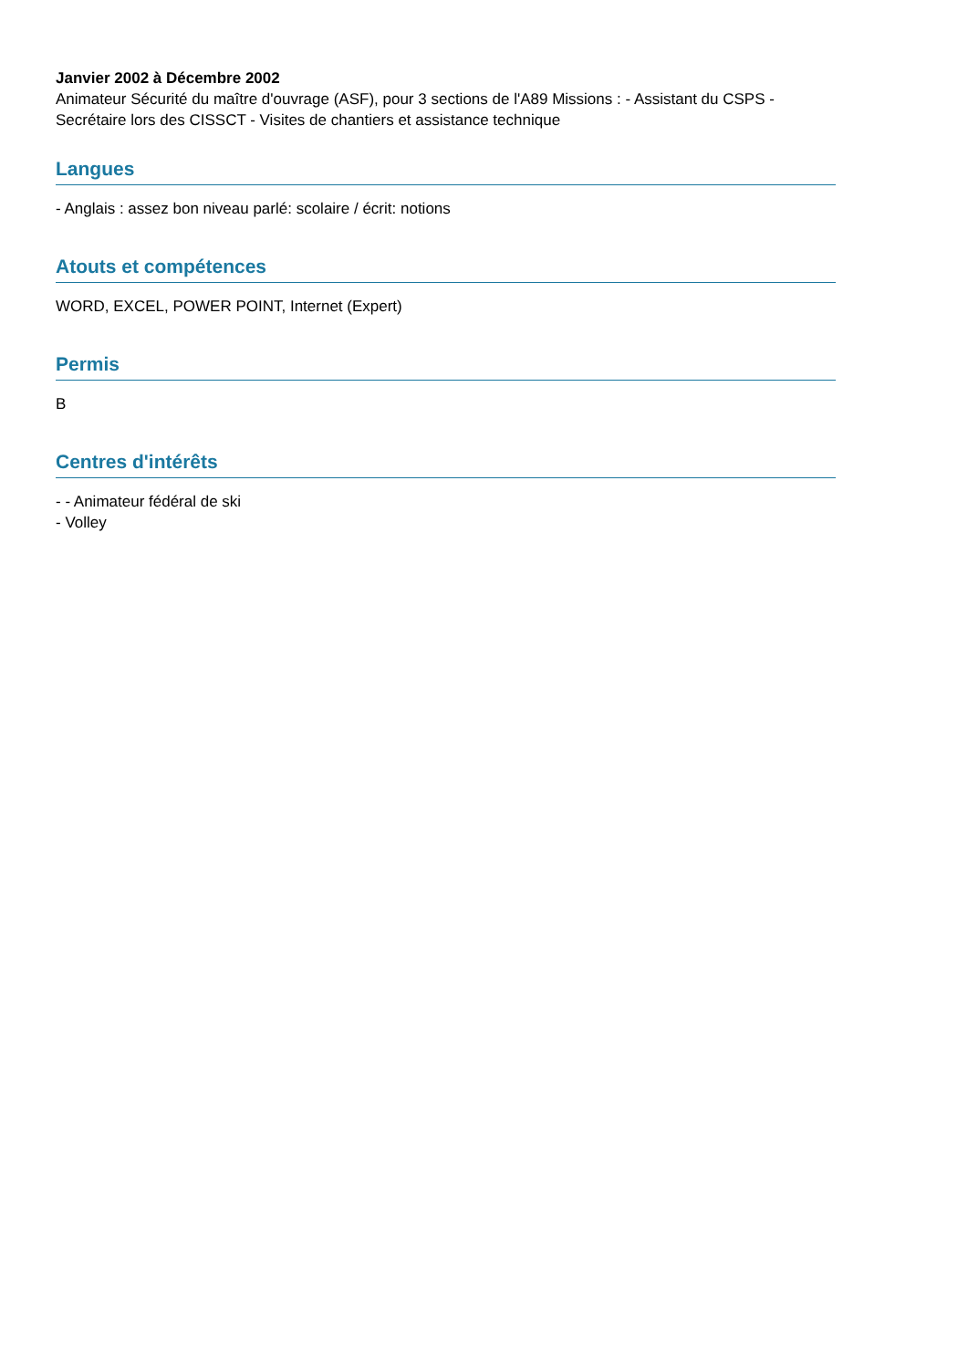Janvier 2002 à Décembre 2002
Animateur Sécurité du maître d'ouvrage (ASF), pour 3 sections de l'A89 Missions : - Assistant du CSPS - Secrétaire lors des CISSCT - Visites de chantiers et assistance technique
Langues
- Anglais : assez bon niveau parlé: scolaire / écrit: notions
Atouts et compétences
WORD, EXCEL, POWER POINT, Internet (Expert)
Permis
B
Centres d'intérêts
- - Animateur fédéral de ski
- Volley